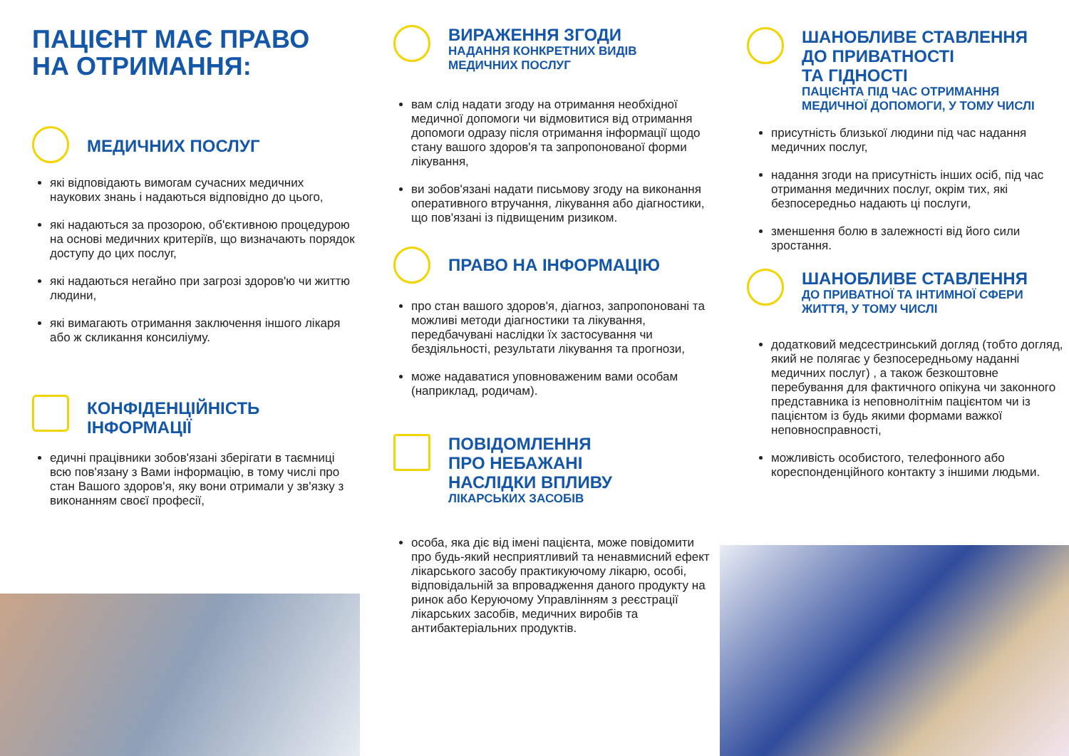ПАЦІЄНТ МАЄ ПРАВО
НА ОТРИМАННЯ:
МЕДИЧНИХ ПОСЛУГ
які відповідають вимогам сучасних медичних наукових знань і надаються відповідно до цього,
які надаються за прозорою, об'єктивною процедурою на основі медичних критеріїв, що визначають порядок доступу до цих послуг,
які надаються негайно при загрозі здоров'ю чи життю людини,
які вимагають отримання заключення іншого лікаря або ж скликання консиліуму.
КОНФІДЕНЦІЙНІСТЬ
ІНФОРМАЦІЇ
едичні працівники зобов'язані зберігати в таємниці всю пов'язану з Вами інформацію, в тому числі про стан Вашого здоров'я, яку вони отримали у зв'язку з виконанням своєї професії,
ВИРАЖЕННЯ ЗГОДИ
НАДАННЯ КОНКРЕТНИХ ВИДІВ
МЕДИЧНИХ ПОСЛУГ
вам слід надати згоду на отримання необхідної медичної допомоги чи відмовитися від отримання допомоги одразу після отримання інформації щодо стану вашого здоров'я та запропонованої форми лікування,
ви зобов'язані надати письмову згоду на виконання оперативного втручання, лікування або діагностики, що пов'язані із підвищеним ризиком.
ПРАВО НА ІНФОРМАЦІЮ
про стан вашого здоров'я, діагноз, запропоновані та можливі методи діагностики та лікування, передбачувані наслідки їх застосування чи бездіяльності, результати лікування та прогнози,
може надаватися уповноваженим вами особам (наприклад, родичам).
ПОВІДОМЛЕННЯ
ПРО НЕБАЖАНІ
НАСЛІДКИ ВПЛИВУ
ЛІКАРСЬКИХ ЗАСОБІВ
особа, яка діє від імені пацієнта, може повідомити про будь-який несприятливий та ненавмисний ефект лікарського засобу практикуючому лікарю, особі, відповідальній за впровадження даного продукту на ринок або Керуючому Управлінням з реєстрації лікарських засобів, медичних виробів та антибактеріальних продуктів.
ШАНОБЛИВЕ СТАВЛЕННЯ
ДО ПРИВАТНОСТІ
ТА ГІДНОСТІ
ПАЦІЄНТА ПІД ЧАС ОТРИМАННЯ
МЕДИЧНОЇ ДОПОМОГИ, У ТОМУ ЧИСЛІ
присутність близької людини під час надання медичних послуг,
надання згоди на присутність інших осіб, під час отримання медичних послуг, окрім тих, які безпосередньо надають ці послуги,
зменшення болю в залежності від його сили зростання.
ШАНОБЛИВЕ СТАВЛЕННЯ
ДО ПРИВАТНОЇ ТА ІНТИМНОЇ СФЕРИ
ЖИТТЯ, У ТОМУ ЧИСЛІ
додатковий медсестринський догляд (тобто догляд, який не полягає у безпосередньому наданні медичних послуг) , а також безкоштовне перебування для фактичного опікуна чи законного представника із неповнолітнім пацієнтом чи із пацієнтом із будь якими формами важкої неповносправності,
можливість особистого, телефонного або кореспонденційного контакту з іншими людьми.